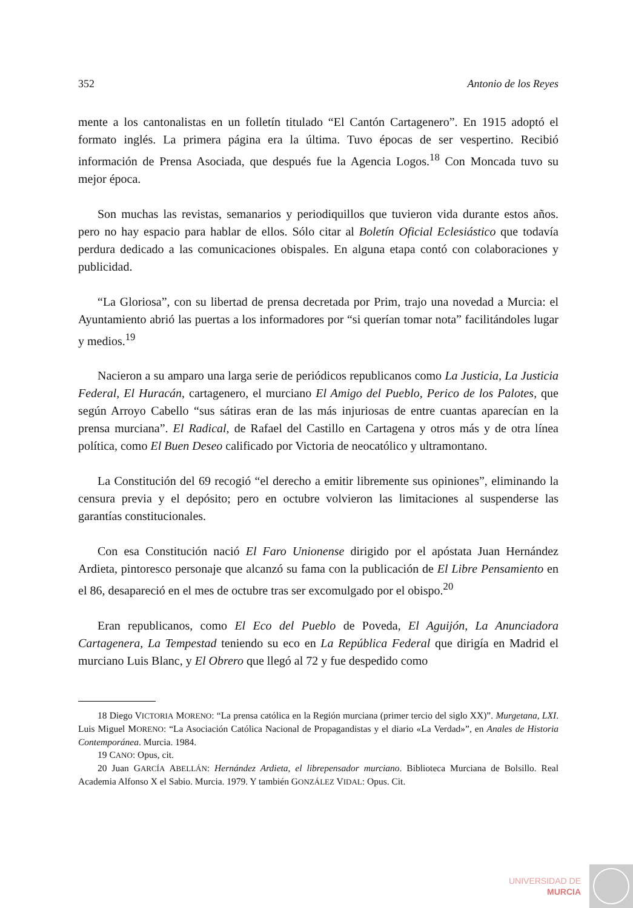352 Antonio de los Reyes
mente a los cantonalistas en un folletín titulado “El Cantón Cartagenero”. En 1915 adoptó el formato inglés. La primera página era la última. Tuvo épocas de ser vespertino. Recibió información de Prensa Asociada, que después fue la Agencia Logos.<sup>18</sup> Con Moncada tuvo su mejor época.
Son muchas las revistas, semanarios y periodiquillos que tuvieron vida durante estos años. pero no hay espacio para hablar de ellos. Sólo citar al Boletín Oficial Eclesiástico que todavía perdura dedicado a las comunicaciones obispales. En alguna etapa contó con colaboraciones y publicidad.
“La Gloriosa”, con su libertad de prensa decretada por Prim, trajo una novedad a Murcia: el Ayuntamiento abrió las puertas a los informadores por “si querían tomar nota” facilitándoles lugar y medios.<sup>19</sup>
Nacieron a su amparo una larga serie de periódicos republicanos como La Justicia, La Justicia Federal, El Huracán, cartagenero, el murciano El Amigo del Pueblo, Perico de los Palotes, que según Arroyo Cabello “sus sátiras eran de las más injuriosas de entre cuantas aparecían en la prensa murciana”. El Radical, de Rafael del Castillo en Cartagena y otros más y de otra línea política, como El Buen Deseo calificado por Victoria de neocatólico y ultramontano.
La Constitución del 69 recogió “el derecho a emitir libremente sus opiniones”, eliminando la censura previa y el depósito; pero en octubre volvieron las limitaciones al suspenderse las garantías constitucionales.
Con esa Constitución nació El Faro Unionense dirigido por el apóstata Juan Hernández Ardieta, pintoresco personaje que alcanzó su fama con la publicación de El Libre Pensamiento en el 86, desapareció en el mes de octubre tras ser excomulgado por el obispo.<sup>20</sup>
Eran republicanos, como El Eco del Pueblo de Poveda, El Aguijón, La Anunciadora Cartagenera, La Tempestad teniendo su eco en La República Federal que dirigía en Madrid el murciano Luis Blanc, y El Obrero que llegó al 72 y fue despedido como
18 Diego VICTORIA MORENO: “La prensa católica en la Región murciana (primer tercio del siglo XX)”. Murgetana, LXI. Luis Miguel MORENO: “La Asociación Católica Nacional de Propagandistas y el diario «La Verdad»”, en Anales de Historia Contemporánea. Murcia. 1984.
19 CANO: Opus, cit.
20 Juan GARCÍA ABELLÁN: Hernández Ardieta, el librepensador murciano. Biblioteca Murciana de Bolsillo. Real Academia Alfonso X el Sabio. Murcia. 1979. Y también GONZÁLEZ VIDAL: Opus. Cit.
UNIVERSIDAD DE
MURCIA